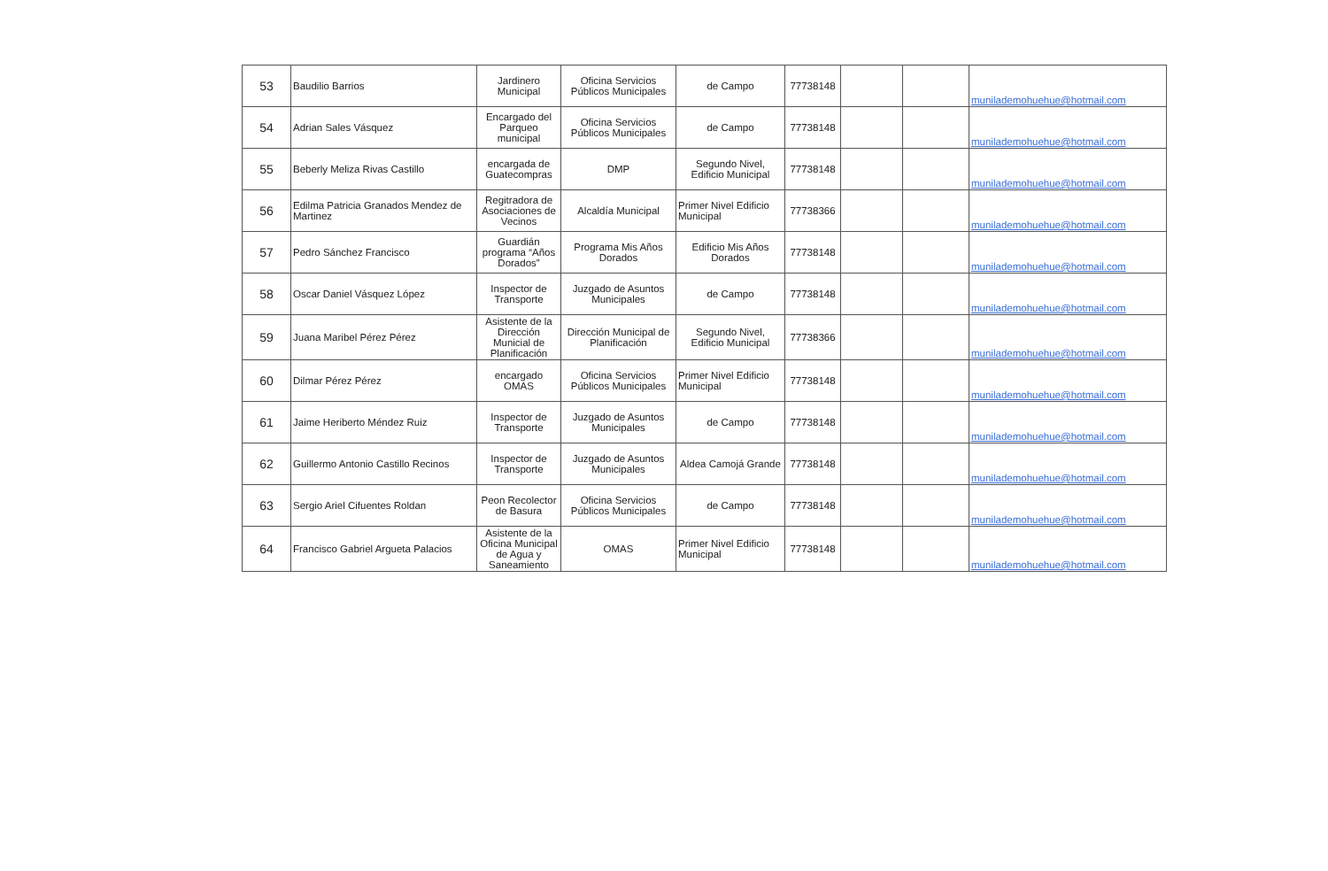| 53 | Baudilio Barrios | Jardinero Municipal | Oficina Servicios Públicos Municipales | de Campo | 77738148 | | | munilademohuehue@hotmail.com |
| 54 | Adrian Sales Vásquez | Encargado del Parqueo municipal | Oficina Servicios Públicos Municipales | de Campo | 77738148 | | | munilademohuehue@hotmail.com |
| 55 | Beberly Meliza Rivas Castillo | encargada de Guatecompras | DMP | Segundo Nivel, Edificio Municipal | 77738148 | | | munilademohuehue@hotmail.com |
| 56 | Edilma Patricia Granados Mendez de Martinez | Regitradora de Asociaciones de Vecinos | Alcaldía Municipal | Primer Nivel Edificio Municipal | 77738366 | | | munilademohuehue@hotmail.com |
| 57 | Pedro Sánchez Francisco | Guardián programa “Años Dorados” | Programa Mis Años Dorados | Edificio Mis Años Dorados | 77738148 | | | munilademohuehue@hotmail.com |
| 58 | Oscar Daniel Vásquez López | Inspector de Transporte | Juzgado de Asuntos Municipales | de Campo | 77738148 | | | munilademohuehue@hotmail.com |
| 59 | Juana Maribel Pérez Pérez | Asistente de la Dirección Municial de Planificación | Dirección Municipal de Planificación | Segundo Nivel, Edificio Municipal | 77738366 | | | munilademohuehue@hotmail.com |
| 60 | Dilmar Pérez Pérez | encargado OMAS | Oficina Servicios Públicos Municipales | Primer Nivel Edificio Municipal | 77738148 | | | munilademohuehue@hotmail.com |
| 61 | Jaime Heriberto Méndez Ruiz | Inspector de Transporte | Juzgado de Asuntos Municipales | de Campo | 77738148 | | | munilademohuehue@hotmail.com |
| 62 | Guillermo Antonio Castillo Recinos | Inspector de Transporte | Juzgado de Asuntos Municipales | Aldea Camojá Grande | 77738148 | | | munilademohuehue@hotmail.com |
| 63 | Sergio Ariel Cifuentes Roldan | Peon Recolector de Basura | Oficina Servicios Públicos Municipales | de Campo | 77738148 | | | munilademohuehue@hotmail.com |
| 64 | Francisco Gabriel Argueta Palacios | Asistente de la Oficina Municipal de Agua y Saneamiento | OMAS | Primer Nivel Edificio Municipal | 77738148 | | | munilademohuehue@hotmail.com |